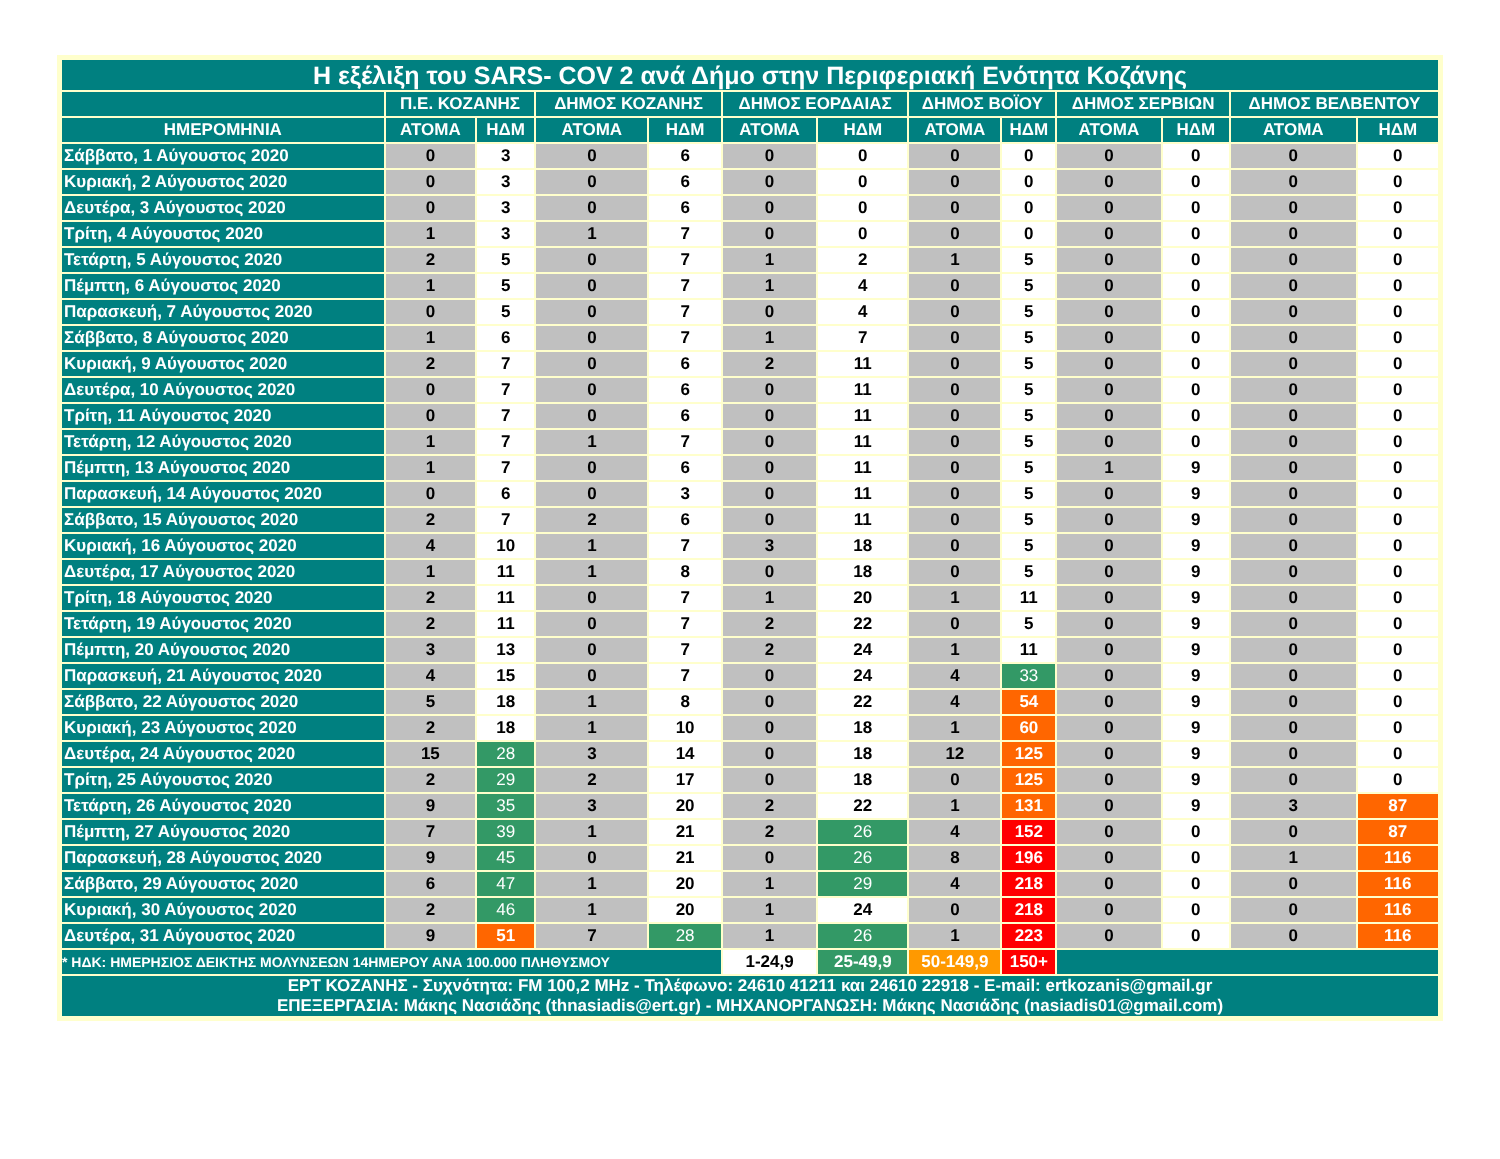| Η εξέλιξη του SARS- COV 2 ανά Δήμο στην Περιφεριακή Ενότητα Κοζάνης | | | | | | | | | | | | |
| --- | --- | --- | --- | --- | --- | --- | --- | --- | --- | --- | --- | --- |
| | Π.Ε. ΚΟΖΑΝΗΣ | | ΔΗΜΟΣ ΚΟΖΑΝΗΣ | | ΔΗΜΟΣ ΕΟΡΔΑΙΑΣ | | ΔΗΜΟΣ ΒΟΪΟΥ | | ΔΗΜΟΣ ΣΕΡΒΙΩΝ | | ΔΗΜΟΣ ΒΕΛΒΕΝΤΟΥ | |
| ΗΜΕΡΟΜΗΝΙΑ | ΑΤΟΜΑ | ΗΔΜ | ΑΤΟΜΑ | ΗΔΜ | ΑΤΟΜΑ | ΗΔΜ | ΑΤΟΜΑ | ΗΔΜ | ΑΤΟΜΑ | ΗΔΜ | ΑΤΟΜΑ | ΗΔΜ |
| Σάββατο, 1 Αύγουστος 2020 | 0 | 3 | 0 | 6 | 0 | 0 | 0 | 0 | 0 | 0 | 0 | 0 |
| Κυριακή, 2 Αύγουστος 2020 | 0 | 3 | 0 | 6 | 0 | 0 | 0 | 0 | 0 | 0 | 0 | 0 |
| Δευτέρα, 3 Αύγουστος 2020 | 0 | 3 | 0 | 6 | 0 | 0 | 0 | 0 | 0 | 0 | 0 | 0 |
| Τρίτη, 4 Αύγουστος 2020 | 1 | 3 | 1 | 7 | 0 | 0 | 0 | 0 | 0 | 0 | 0 | 0 |
| Τετάρτη, 5 Αύγουστος 2020 | 2 | 5 | 0 | 7 | 1 | 2 | 1 | 5 | 0 | 0 | 0 | 0 |
| Πέμπτη, 6 Αύγουστος 2020 | 1 | 5 | 0 | 7 | 1 | 4 | 0 | 5 | 0 | 0 | 0 | 0 |
| Παρασκευή, 7 Αύγουστος 2020 | 0 | 5 | 0 | 7 | 0 | 4 | 0 | 5 | 0 | 0 | 0 | 0 |
| Σάββατο, 8 Αύγουστος 2020 | 1 | 6 | 0 | 7 | 1 | 7 | 0 | 5 | 0 | 0 | 0 | 0 |
| Κυριακή, 9 Αύγουστος 2020 | 2 | 7 | 0 | 6 | 2 | 11 | 0 | 5 | 0 | 0 | 0 | 0 |
| Δευτέρα, 10 Αύγουστος 2020 | 0 | 7 | 0 | 6 | 0 | 11 | 0 | 5 | 0 | 0 | 0 | 0 |
| Τρίτη, 11 Αύγουστος 2020 | 0 | 7 | 0 | 6 | 0 | 11 | 0 | 5 | 0 | 0 | 0 | 0 |
| Τετάρτη, 12 Αύγουστος 2020 | 1 | 7 | 1 | 7 | 0 | 11 | 0 | 5 | 0 | 0 | 0 | 0 |
| Πέμπτη, 13 Αύγουστος 2020 | 1 | 7 | 0 | 6 | 0 | 11 | 0 | 5 | 1 | 9 | 0 | 0 |
| Παρασκευή, 14 Αύγουστος 2020 | 0 | 6 | 0 | 3 | 0 | 11 | 0 | 5 | 0 | 9 | 0 | 0 |
| Σάββατο, 15 Αύγουστος 2020 | 2 | 7 | 2 | 6 | 0 | 11 | 0 | 5 | 0 | 9 | 0 | 0 |
| Κυριακή, 16 Αύγουστος 2020 | 4 | 10 | 1 | 7 | 3 | 18 | 0 | 5 | 0 | 9 | 0 | 0 |
| Δευτέρα, 17 Αύγουστος 2020 | 1 | 11 | 1 | 8 | 0 | 18 | 0 | 5 | 0 | 9 | 0 | 0 |
| Τρίτη, 18 Αύγουστος 2020 | 2 | 11 | 0 | 7 | 1 | 20 | 1 | 11 | 0 | 9 | 0 | 0 |
| Τετάρτη, 19 Αύγουστος 2020 | 2 | 11 | 0 | 7 | 2 | 22 | 0 | 5 | 0 | 9 | 0 | 0 |
| Πέμπτη, 20 Αύγουστος 2020 | 3 | 13 | 0 | 7 | 2 | 24 | 1 | 11 | 0 | 9 | 0 | 0 |
| Παρασκευή, 21 Αύγουστος 2020 | 4 | 15 | 0 | 7 | 0 | 24 | 4 | 33 | 0 | 9 | 0 | 0 |
| Σάββατο, 22 Αύγουστος 2020 | 5 | 18 | 1 | 8 | 0 | 22 | 4 | 54 | 0 | 9 | 0 | 0 |
| Κυριακή, 23 Αύγουστος 2020 | 2 | 18 | 1 | 10 | 0 | 18 | 1 | 60 | 0 | 9 | 0 | 0 |
| Δευτέρα, 24 Αύγουστος 2020 | 15 | 28 | 3 | 14 | 0 | 18 | 12 | 125 | 0 | 9 | 0 | 0 |
| Τρίτη, 25 Αύγουστος 2020 | 2 | 29 | 2 | 17 | 0 | 18 | 0 | 125 | 0 | 9 | 0 | 0 |
| Τετάρτη, 26 Αύγουστος 2020 | 9 | 35 | 3 | 20 | 2 | 22 | 1 | 131 | 0 | 9 | 3 | 87 |
| Πέμπτη, 27 Αύγουστος 2020 | 7 | 39 | 1 | 21 | 2 | 26 | 4 | 152 | 0 | 0 | 0 | 87 |
| Παρασκευή, 28 Αύγουστος 2020 | 9 | 45 | 0 | 21 | 0 | 26 | 8 | 196 | 0 | 0 | 1 | 116 |
| Σάββατο, 29 Αύγουστος 2020 | 6 | 47 | 1 | 20 | 1 | 29 | 4 | 218 | 0 | 0 | 0 | 116 |
| Κυριακή, 30 Αύγουστος 2020 | 2 | 46 | 1 | 20 | 1 | 24 | 0 | 218 | 0 | 0 | 0 | 116 |
| Δευτέρα, 31 Αύγουστος 2020 | 9 | 51 | 7 | 28 | 1 | 26 | 1 | 223 | 0 | 0 | 0 | 116 |
| * ΗΔΚ: ΗΜΕΡΗΣΙΟΣ ΔΕΙΚΤΗΣ ΜΟΛΥΝΣΕΩΝ 14ΗΜΕΡΟΥ ΑΝΑ 100.000 ΠΛΗΘΥΣΜΟΥ | | | | | 1-24,9 | 25-49,9 | 50-149,9 | 150+ | | | | |
| ΕΡΤ ΚΟΖΑΝΗΣ - Συχνότητα: FM 100,2 MHz - Τηλέφωνο: 24610 41211 και 24610 22918 - E-mail: ertkozanis@gmail.gr ΕΠΕΞΕΡΓΑΣΙΑ: Μάκης Νασιάδης (thnasiadis@ert.gr) - ΜΗΧΑΝΟΡΓΑΝΩΣΗ: Μάκης Νασιάδης (nasiadis01@gmail.com) | | | | | | | | | | | | |